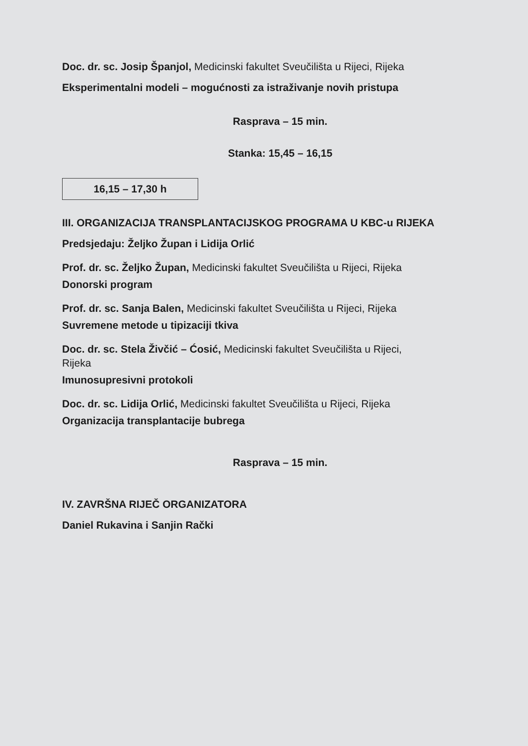Doc. dr. sc. Josip Španjol, Medicinski fakultet Sveučilišta u Rijeci, Rijeka
Eksperimentalni modeli – mogućnosti za istraživanje novih pristupa
Rasprava – 15 min.
Stanka: 15,45 – 16,15
16,15 – 17,30 h
III. ORGANIZACIJA TRANSPLANTACIJSKOG PROGRAMA U KBC-u RIJEKA
Predsjedaju: Željko Župan i Lidija Orlić
Prof. dr. sc. Željko Župan, Medicinski fakultet Sveučilišta u Rijeci, Rijeka
Donorski program
Prof. dr. sc. Sanja Balen, Medicinski fakultet Sveučilišta u Rijeci, Rijeka
Suvremene metode u tipizaciji tkiva
Doc. dr. sc. Stela Živčić – Ćosić, Medicinski fakultet Sveučilišta u Rijeci,
Rijeka
Imunosupresivni protokoli
Doc. dr. sc. Lidija Orlić, Medicinski fakultet Sveučilišta u Rijeci, Rijeka
Organizacija transplantacije bubrega
Rasprava – 15 min.
IV. ZAVRŠNA RIJEČ ORGANIZATORA
Daniel Rukavina i Sanjin Rački